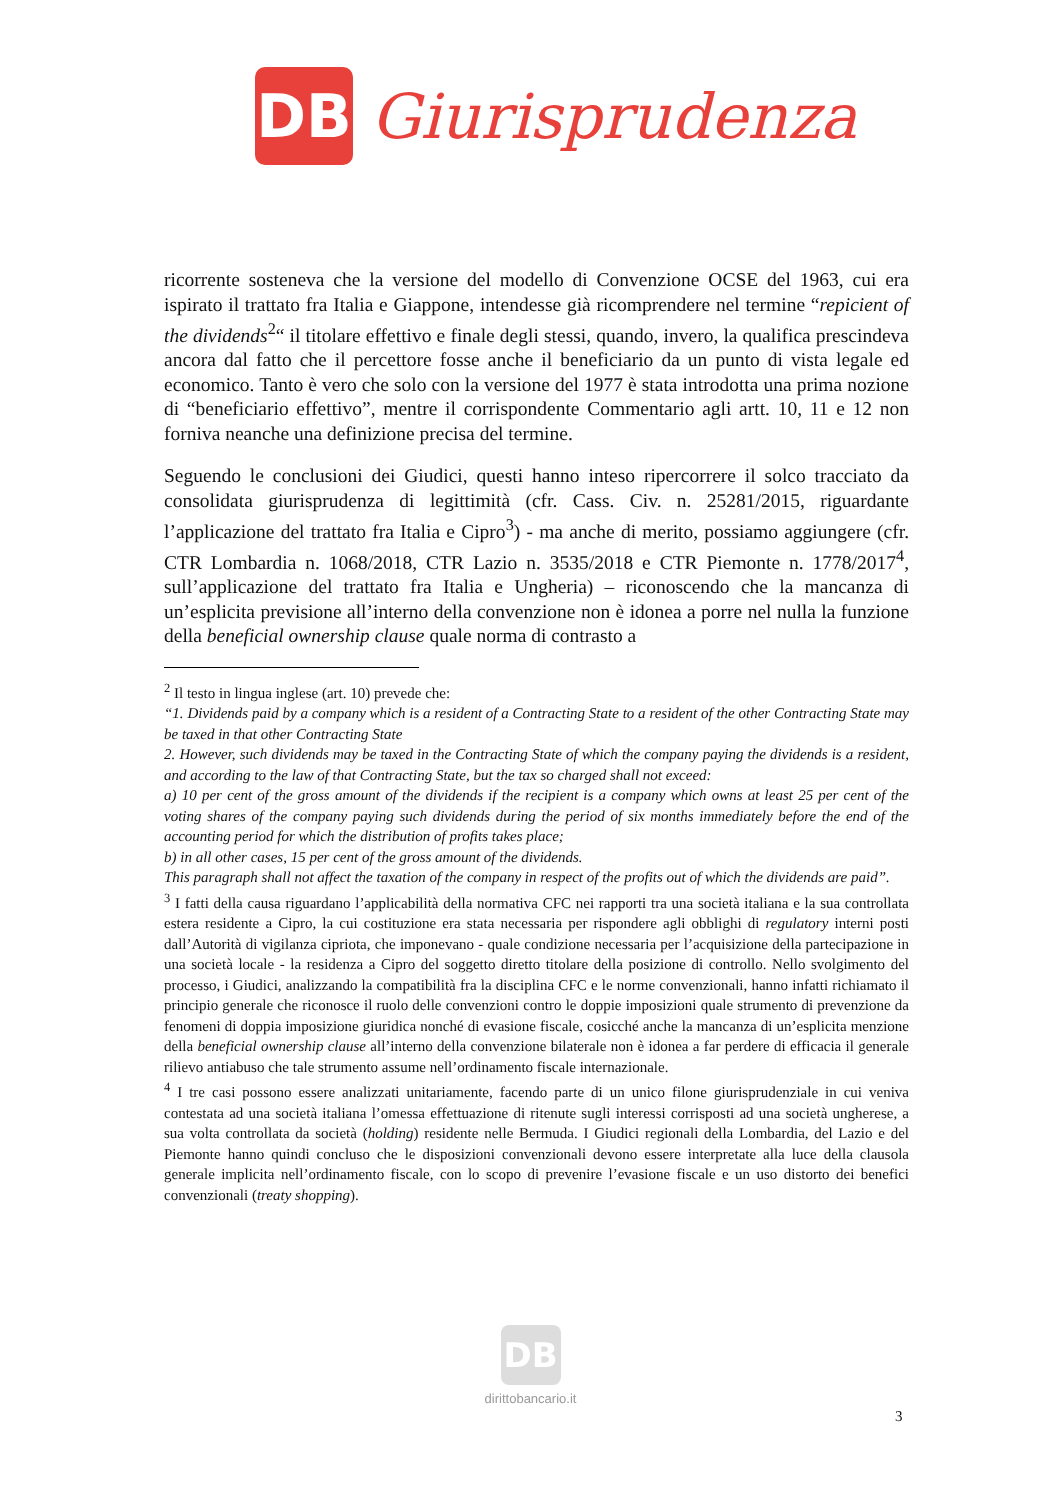DB
Giurisprudenza
ricorrente sosteneva che la versione del modello di Convenzione OCSE del 1963, cui era ispirato il trattato fra Italia e Giappone, intendesse già ricomprendere nel termine “repicient of the dividends<sup>2</sup>“ il titolare effettivo e finale degli stessi, quando, invero, la qualifica prescindeva ancora dal fatto che il percettore fosse anche il beneficiario da un punto di vista legale ed economico. Tanto è vero che solo con la versione del 1977 è stata introdotta una prima nozione di “beneficiario effettivo”, mentre il corrispondente Commentario agli artt. 10, 11 e 12 non forniva neanche una definizione precisa del termine.
Seguendo le conclusioni dei Giudici, questi hanno inteso ripercorrere il solco tracciato da consolidata giurisprudenza di legittimità (cfr. Cass. Civ. n. 25281/2015, riguardante l’applicazione del trattato fra Italia e Cipro<sup>3</sup>) - ma anche di merito, possiamo aggiungere (cfr. CTR Lombardia n. 1068/2018, CTR Lazio n. 3535/2018 e CTR Piemonte n. 1778/2017<sup>4</sup>, sull’applicazione del trattato fra Italia e Ungheria) – riconoscendo che la mancanza di un’esplicita previsione all’interno della convenzione non è idonea a porre nel nulla la funzione della beneficial ownership clause quale norma di contrasto a
<sup>2</sup> Il testo in lingua inglese (art. 10) prevede che:
“1. Dividends paid by a company which is a resident of a Contracting State to a resident of the other Contracting State may be taxed in that other Contracting State
2. However, such dividends may be taxed in the Contracting State of which the company paying the dividends is a resident, and according to the law of that Contracting State, but the tax so charged shall not exceed:
a) 10 per cent of the gross amount of the dividends if the recipient is a company which owns at least 25 per cent of the voting shares of the company paying such dividends during the period of six months immediately before the end of the accounting period for which the distribution of profits takes place;
b) in all other cases, 15 per cent of the gross amount of the dividends.
This paragraph shall not affect the taxation of the company in respect of the profits out of which the dividends are paid”.
<sup>3</sup> I fatti della causa riguardano l’applicabilità della normativa CFC nei rapporti tra una società italiana e la sua controllata estera residente a Cipro, la cui costituzione era stata necessaria per rispondere agli obblighi di regulatory interni posti dall’Autorità di vigilanza cipriota, che imponevano - quale condizione necessaria per l’acquisizione della partecipazione in una società locale - la residenza a Cipro del soggetto diretto titolare della posizione di controllo. Nello svolgimento del processo, i Giudici, analizzando la compatibilità fra la disciplina CFC e le norme convenzionali, hanno infatti richiamato il principio generale che riconosce il ruolo delle convenzioni contro le doppie imposizioni quale strumento di prevenzione da fenomeni di doppia imposizione giuridica nonché di evasione fiscale, cosicché anche la mancanza di un’esplicita menzione della beneficial ownership clause all’interno della convenzione bilaterale non è idonea a far perdere di efficacia il generale rilievo antiabuso che tale strumento assume nell’ordinamento fiscale internazionale.
<sup>4</sup> I tre casi possono essere analizzati unitariamente, facendo parte di un unico filone giurisprudenziale in cui veniva contestata ad una società italiana l’omessa effettuazione di ritenute sugli interessi corrisposti ad una società ungherese, a sua volta controllata da società (holding) residente nelle Bermuda. I Giudici regionali della Lombardia, del Lazio e del Piemonte hanno quindi concluso che le disposizioni convenzionali devono essere interpretate alla luce della clausola generale implicita nell’ordinamento fiscale, con lo scopo di prevenire l’evasione fiscale e un uso distorto dei benefici convenzionali (treaty shopping).
DB
dirittobancario.it
3